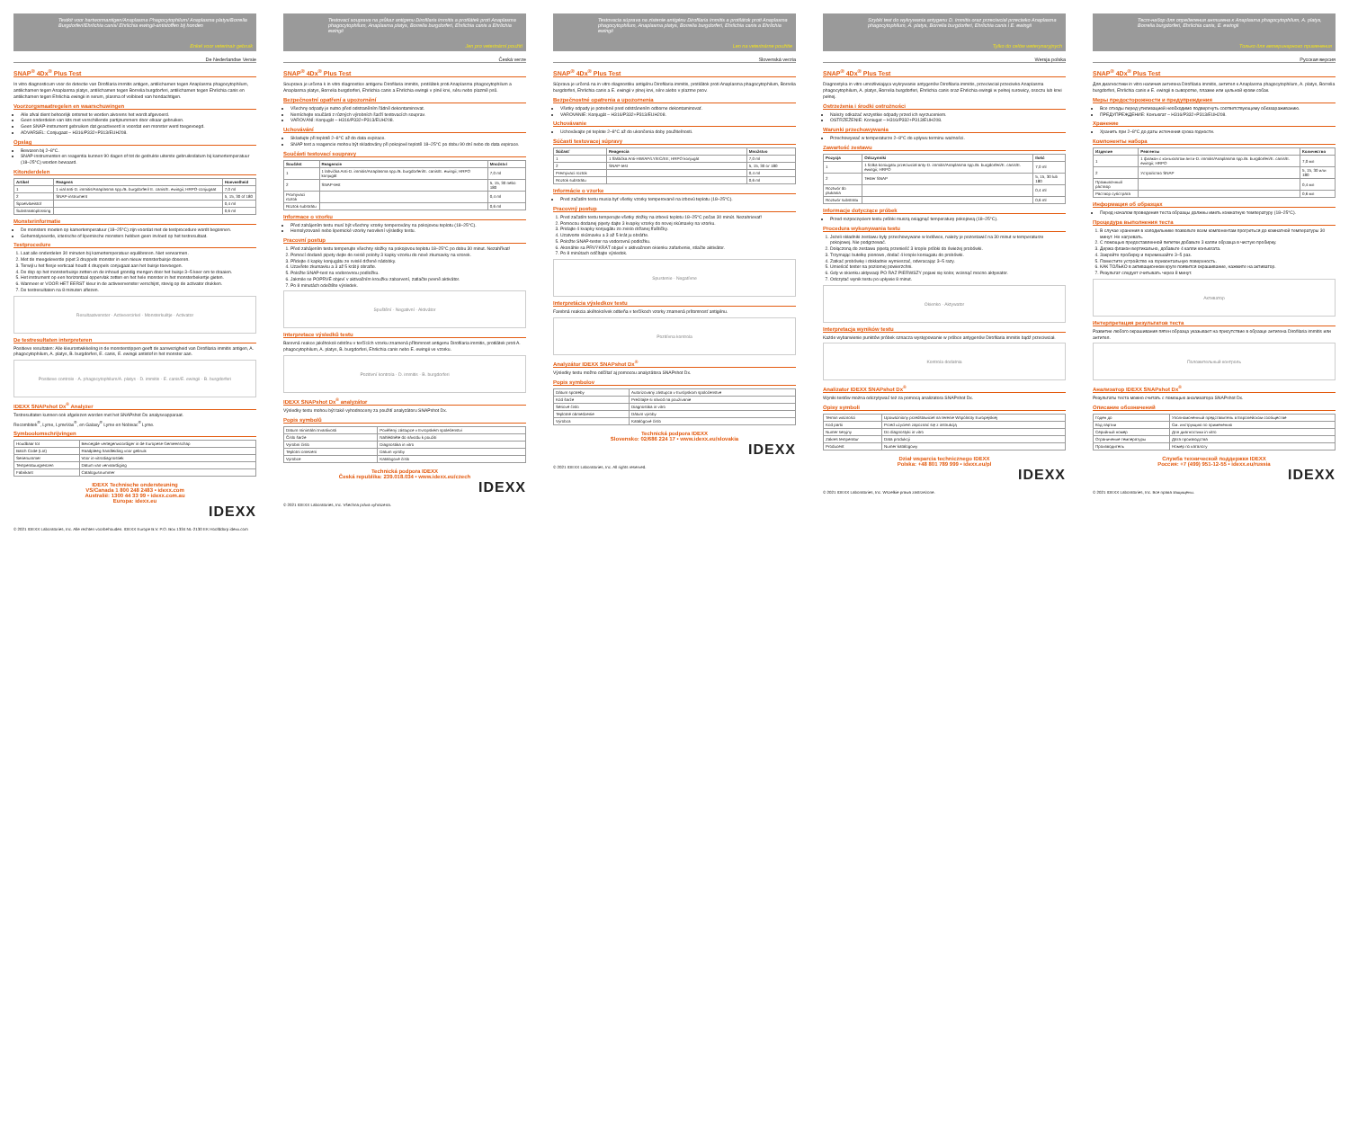Testkit voor hartwormantigen/Anaplasma Phagocytophilum/ Anaplasma platys/Borrelia Burgdorferi/Ehrlichia canis/ Ehrlichia ewingii-antistoffen bij honden
Enkel voor veterinair gebruik
De Nederlandse Versie
SNAP<sup>®</sup> 4Dx<sup>®</sup> Plus Test
In vitro diagnosticum voor de detectie van Dirofilaria immitis antigen, antilichamen tegen Anaplasma phagocytophilum, antilichamen tegen Anaplasma platys, antilichamen tegen Borrelia burgdorferi, antilichamen tegen Ehrlichia canis en antilichamen tegen Ehrlichia ewingii in serum, plasma of volbloed van hondachtigen.
Voorzorgsmaatregelen en waarschuwingen
Alle afval dient behoorlijk ontsmet te worden alvorens het wordt afgevoerd.
Geen onderdelen van kits met verschillende partijnummers door elkaar gebruiken.
Geen SNAP-instrument gebruiken dat geactiveerd is voordat een monster werd toegevoegd.
ADVARSEL: Conjugaat – H316/P332+P313/EUH208.
Opslag
Bewaren bij 2–8°C.
SNAP-instrumenten en reagentia kunnen 90 dagen of tot de gedrukte uiterste gebruiksdatum bij kamertemperatuur (18–25°C) worden bewaard.
Kitonderdelen
| Artikel | Reagens | Hoeveelheid |
| --- | --- | --- |
| 1 | 1 vial anti-D. immitis/Anaplasma spp./B. burgdorferi/ E. canis/E. ewingii; HRPO-conjugaat | 7,0 ml |
| 2 | SNAP-instrument | 5, 15, 30 of 180 |
| Spoelvloeistof | | 0,4 ml |
| Substraatoplossing | | 0,6 ml |
Monsterinformatie
De monsters moeten op kamertemperatuur (18–25°C) zijn voordat met de testprocedure wordt begonnen.
Gehemolyseerde, icterische of lipemische monsters hebben geen invloed op het testresultaat.
Testprocedure
1. Laat alle onderdelen 30 minuten bij kamertemperatuur equilibreren. Niet verwarmen.
2. Met de meegeleverde pipet 3 druppels monster in een nieuw monsterbuisje doseren.
3. Terwijl u het flesje verticaal houdt 4 druppels conjugaat aan het buisje toevoegen.
4. De dop op het monsterbuisje zetten en de inhoud grondig mengen door het buisje 3–5 keer om te draaien.
5. Het instrument op een horizontaal oppervlak zetten en het hele monster in het monsterbekertje gieten.
6. Wanneer er VOOR HET EERST kleur in de activeervenster verschijnt, stevig op de activator drukken.
7. De testresultaten na 8 minuten aflezen.
Resultaatvenster · Activeercirkel · Monsterkuiltje · Activator
De testresultaten interpreteren
Positieve resultaten: Alle kleurontwikkeling in de monsterstippen geeft de aanwezigheid van Dirofilaria immitis antigen, A. phagocytophilum, A. platys, B. burgdorferi, E. canis, E. ewingii antistof in het monster aan.
Positieve controle · A. phagocytophilum/A. platys · D. immitis · E. canis/E. ewingii · B. burgdorferi
IDEXX SNAPshot Dx<sup>®</sup> Analyzer
Testresultaten kunnen ook afgelezen worden met het SNAPshot Dx analyseapparaat.
Recombitek<sup>®</sup>, Lyme, LymeVax<sup>®</sup>, en Galaxy<sup>®</sup> Lyme en Nobivac<sup>®</sup> Lyme.
Symboolomschrijvingen
| Houdbaar tot | Bevoegde vertegenwoordiger in de Europese Gemeenschap |
| Batch Code (Lot) | Raadpleeg handleiding voor gebruik |
| Serienummer | Voor in-vitrodiagnostiek |
| Temperatuurgrenzen | Datum van vervaardiging |
| Fabrikant | Catalogusnummer |
IDEXX Technische ondersteuning
VS/Canada 1 800 248 2483 • idexx.com
Australië: 1300 44 33 99 • idexx.com.au
Europa: idexx.eu
IDEXX
© 2021 IDEXX Laboratories, Inc. Alle rechten voorbehouden. IDEXX Europe B.V. P.O. Box 1334 NL-2130 EK Hoofddorp idexx.com
Testovací souprava na průkaz antigenu Dirofilaria immitis a protilátek proti Anaplasma phagocytophilum, Anaplasma platys, Borrelia burgdorferi, Ehrlichia canis a Ehrlichia ewingii
Jen pro veterinární použití
Česká verze
SNAP<sup>®</sup> 4Dx<sup>®</sup> Plus Test
Souprava je určena k in vitro diagnostice antigenu Dirofilaria immitis, protilátek proti Anaplasma phagocytophilum a Anaplasma platys, Borrelia burgdorferi, Ehrlichia canis a Ehrlichia ewingii v plné krvi, séru nebo plazmě psů.
Bezpečnostní opatření a upozornění
Všechny odpady je nutno před odstraněním řádně dekontaminovat.
Nemíchejte součásti z různých výrobních šarží testovacích souprav.
VAROVÁNÍ: Konjugát – H316/P332+P313/EUH208.
Uchovávání
Skladujte při teplotě 2–8°C až do data expirace.
SNAP test a reagencie mohou být skladovány při pokojové teplotě 18–25°C po dobu 90 dní nebo do data expirace.
Součásti testovací soupravy
| Součást | Reagencie | Množství |
| --- | --- | --- |
| 1 | 1 lahvička Anti-D. immitis/Anaplasma spp./B. burgdorferi/E. canis/E. ewingii; HRPO konjugát | 7,0 ml |
| 2 | SNAP-test | 5, 15, 30 nebo 180 |
| Promývací roztok | | 0,4 ml |
| Roztok substrátu | | 0,6 ml |
Informace o vzorku
Před zahájením testu musí být všechny vzorky temperovány na pokojovou teplotu (18–25°C).
Hemolyzované nebo lipemické vzorky neovlivní výsledky testu.
Pracovní postup
1. Před zahájením testu temperujte všechny složky na pokojovou teplotu 18–25°C po dobu 30 minut. Nezahřívat!
2. Pomocí dodané pipety dejte do svislé polohy 3 kapky vzorku do nové zkumavky na vzorek.
3. Přidejte 4 kapky konjugátu ze svislé držené nádobky.
4. Uzavřete zkumavku a 3 až 5 krát ji obraťte.
5. Položte SNAP-test na vodorovnou podložku.
6. Jakmile se POPRVÉ objeví v aktivačním kroužku zabarvení, zatlačte pevně aktivátor.
7. Po 8 minutách odečtěte výsledek.
Spuštění · Negativní · Aktivátor
Interpretace výsledků testu
Barevná reakce jakéhokoli odstínu v terčících vzorku znamená přítomnost antigenu Dirofilaria immitis, protilátek proti A. phagocytophilum, A. platys, B. burgdorferi, Ehrlichia canis nebo E. ewingii ve vzorku.
Pozitivní kontrola · D. immitis · B. burgdorferi
IDEXX SNAPshot Dx<sup>®</sup> analyzátor
Výsledky testu mohou být také vyhodnoceny za použití analyzátoru SNAPshot Dx.
Popis symbolů
| Datum minimální trvanlivosti | Pověřený zástupce v Evropském společenství |
| Číslo šarže | Nahlédněte do návodu k použití |
| Výrobní číslo | Diagnostika in vitro |
| Teplotní omezení | Datum výroby |
| Výrobce | Katalogové číslo |
Technická podpora IDEXX
Česká republika: 239.018.034 • www.idexx.eu/czech
IDEXX
© 2021 IDEXX Laboratories, Inc. Všechna práva vyhrazena.
Testovacia súprava na zistenie antigénu Dirofilaria immitis a protilátok proti Anaplasma phagocytophilum, Anaplasma platys, Borrelia burgdorferi, Ehrlichia canis a Ehrlichia ewingii
Len na veterinárne použitie
Slovenská verzia
SNAP<sup>®</sup> 4Dx<sup>®</sup> Plus Test
Súprava je určená na in vitro diagnostiku antigénu Dirofilaria immitis, protilátok proti Anaplasma phagocytophilum, Borrelia burgdorferi, Ehrlichia canis a E. ewingii v plnej krvi, sére alebo v plazme psov.
Bezpečnostné opatrenia a upozornenia
Všetky odpady je potrebné pred odstránením odborne dekontaminovať.
VAROVANIE: Konjugát – H316/P332+P313/EUH208.
Uchovávanie
Uchovávajte pri teplote 2–8°C až do ukončenia doby použiteľnosti.
Súčasti testovacej súpravy
| Súčasť | Reagencia | Množstvo |
| --- | --- | --- |
| 1 | 1 fľaštička Anti-HW/AP/LY/EC/EE; HRPO konjugát | 7,0 ml |
| 2 | SNAP-test | 5, 15, 30 or 180 |
| Premývací roztok | | 0,4 ml |
| Roztok substrátu | | 0,6 ml |
Informácie o vzorke
Pred začatím testu musia byť všetky vzorky temperované na izbovú teplotu (18–25°C).
Pracovný postup
1. Pred začatím testu temperujte všetky zložky na izbovú teplotu 18–25°C počas 30 minút. Nezahrievať!
2. Pomocou dodanej pipety dajte 3 kvapky vzorky do novej skúmavky na vzorku.
3. Pridajte 4 kvapky konjugátu zo zvislo držanej fľaštičky.
4. Uzatvorte skúmavku a 3 až 5 krát ju obráťte.
5. Položte SNAP-tester na vodorovnú podložku.
6. Akonáhle sa PRVÝKRÁT objaví v aktivačnom okienku zafarbenie, stlačte aktivátor.
7. Po 8 minútach odčítajte výsledok.
Spustenie · Negatívne
Interpretácia výsledkov testu
Farebná reakcia akéhokoľvek odtieňa v terčíkoch vzorky znamená prítomnosť antigénu.
Pozitívna kontrola
Analyzátor IDEXX SNAPshot Dx<sup>®</sup>
Výsledky testu možno odčítať aj pomocou analyzátora SNAPshot Dx.
Popis symbolov
| Dátum spotreby | Autorizovaný zástupca v Európskom spoločenstve |
| Kód šarže | Prečítajte si návod na používanie |
| Sériové číslo | Diagnostika in vitro |
| Teplotné obmedzenie | Dátum výroby |
| Výrobca | Katalógové číslo |
Technická podpora IDEXX
Slovensko: 02/686 224 17 • www.idexx.eu/slovakia
IDEXX
© 2021 IDEXX Laboratories, Inc. All rights reserved.
Szybki test do wykrywania antygenu D. immitis oraz przeciwciał przeciwko Anaplasma phagocytophilum, A. platys, Borrelia burgdorferi, Ehrlichia canis i E. ewingii
Tylko do celów weterynaryjnych
Wersja polska
SNAP<sup>®</sup> 4Dx<sup>®</sup> Plus Test
Diagnostyka in vitro umożliwiająca wykrywanie antygenów Dirofilaria immitis, przeciwciał przeciwko Anaplasma phagocytophilum, A. platys, Borrelia burgdorferi, Ehrlichia canis oraz Ehrlichia ewingii w pełnej surowicy, osoczu lub krwi pełnej.
Ostrzeżenia i środki ostrożności
Należy odkażać wszystkie odpady przed ich wyrzuceniem.
OSTRZEŻENIE: Koniugat – H316/P332+P313/EUH208.
Warunki przechowywania
Przechowywać w temperaturze 2–8°C do upływu terminu ważności.
Zawartość zestawu
| Pozycja | Odczynniki | Ilość |
| --- | --- | --- |
| 1 | 1 fiolka koniugatu przeciwciał anty-D. immitis/Anaplasma spp./B. burgdorferi/E. canis/E. ewingii; HRPO | 7,0 ml |
| 2 | Tester SNAP | 5, 15, 30 lub 180 |
| Roztwór do płukania | | 0,4 ml |
| Roztwór substratu | | 0,6 ml |
Informacje dotyczące próbek
Przed rozpoczęciem testu próbki muszą osiągnąć temperaturę pokojową (18–25°C).
Procedura wykonywania testu
1. Jeżeli składniki zestawu były przechowywane w lodówce, należy je pozostawić na 30 minut w temperaturze pokojowej. Nie podgrzewać.
2. Dołączoną do zestawu pipetą przenieść 3 krople próbki do świeżej probówki.
3. Trzymając butelkę pionowo, dodać 4 krople koniugatu do probówki.
4. Zatkać probówkę i dokładnie wymieszać, odwracając 3–5 razy.
5. Umieścić tester na poziomej powierzchni.
6. Gdy w okienku aktywacji PO RAZ PIERWSZY pojawi się kolor, wcisnąć mocno aktywator.
7. Odczytać wynik testu po upływie 8 minut.
Okienko · Aktywator
Interpretacja wyników testu
Każde wybarwienie punktów próbek oznacza występowanie w próbce antygenów Dirofilaria immitis bądź przeciwciał.
Kontrola dodatnia
Analizator IDEXX SNAPshot Dx<sup>®</sup>
Wyniki testów można odczytywać też za pomocą analizatora SNAPshot Dx.
Opisy symboli
| Termin ważności | Upoważniony przedstawiciel na terenie Wspólnoty Europejskiej |
| Kod partii | Przed użyciem zapoznać się z instrukcją |
| Numer seryjny | Do diagnostyki in vitro |
| Zakres temperatur | Data produkcji |
| Producent | Numer katalogowy |
Dział wsparcia technicznego IDEXX
Polska: +48 801 789 999 • idexx.eu/pl
IDEXX
© 2021 IDEXX Laboratories, Inc. Wszelkie prawa zastrzeżone.
Тест-набор для определения антигена к Anaplasma phagocytophilum, A. platys, Borrelia burgdorferi, Ehrlichia canis, E. ewingii
Только для ветеринарного применения
Русская версия
SNAP<sup>®</sup> 4Dx<sup>®</sup> Plus Test
Для диагностики in vitro наличия антигена Dirofilaria immitis, антител к Anaplasma phagocytophilum, A. platys, Borrelia burgdorferi, Ehrlichia canis и E. ewingii в сыворотке, плазме или цельной крови собак.
Меры предосторожности и предупреждения
Все отходы перед утилизацией необходимо подвергнуть соответствующему обеззараживанию.
ПРЕДУПРЕЖДЕНИЕ: Конъюгат – H316/P332+P313/EUH208.
Хранение
Хранить при 2–8°C до даты истечения срока годности.
Компоненты набора
| Изделие | Реагенты | Количество |
| --- | --- | --- |
| 1 | 1 флакон с конъюгатом анти-D. immitis/Anaplasma spp./B. burgdorferi/E. canis/E. ewingii; HRPO | 7,0 мл |
| 2 | Устройство SNAP | 5, 15, 30 или 180 |
| Промывочный раствор | | 0,4 мл |
| Раствор субстрата | | 0,6 мл |
Информация об образцах
Перед началом проведения теста образцы должны иметь комнатную температуру (18–25°C).
Процедура выполнения теста
1. В случае хранения в холодильнике позвольте всем компонентам прогреться до комнатной температуры 30 минут. Не нагревать.
2. С помощью предоставленной пипетки добавьте 3 капли образца в чистую пробирку.
3. Держа флакон вертикально, добавьте 4 капли конъюгата.
4. Закройте пробирку и перемешайте 3–5 раз.
5. Поместите устройство на горизонтальную поверхность.
6. КАК ТОЛЬКО в активационном круге появится окрашивание, нажмите на активатор.
7. Результат следует считывать через 8 минут.
Активатор
Интерпретация результатов теста
Развитие любого окрашивания пятен образца указывает на присутствие в образце антигена Dirofilaria immitis или антител.
Положительный контроль
Анализатор IDEXX SNAPshot Dx<sup>®</sup>
Результаты теста можно считать с помощью анализатора SNAPshot Dx.
Описание обозначений
| Годен до | Уполномоченный представитель в Европейском сообществе |
| Код партии | См. инструкцию по применению |
| Серийный номер | Для диагностики in vitro |
| Ограничение температуры | Дата производства |
| Производитель | Номер по каталогу |
Служба технической поддержки IDEXX
Россия: +7 (499) 951-12-55 • idexx.eu/russia
IDEXX
© 2021 IDEXX Laboratories, Inc. Все права защищены.